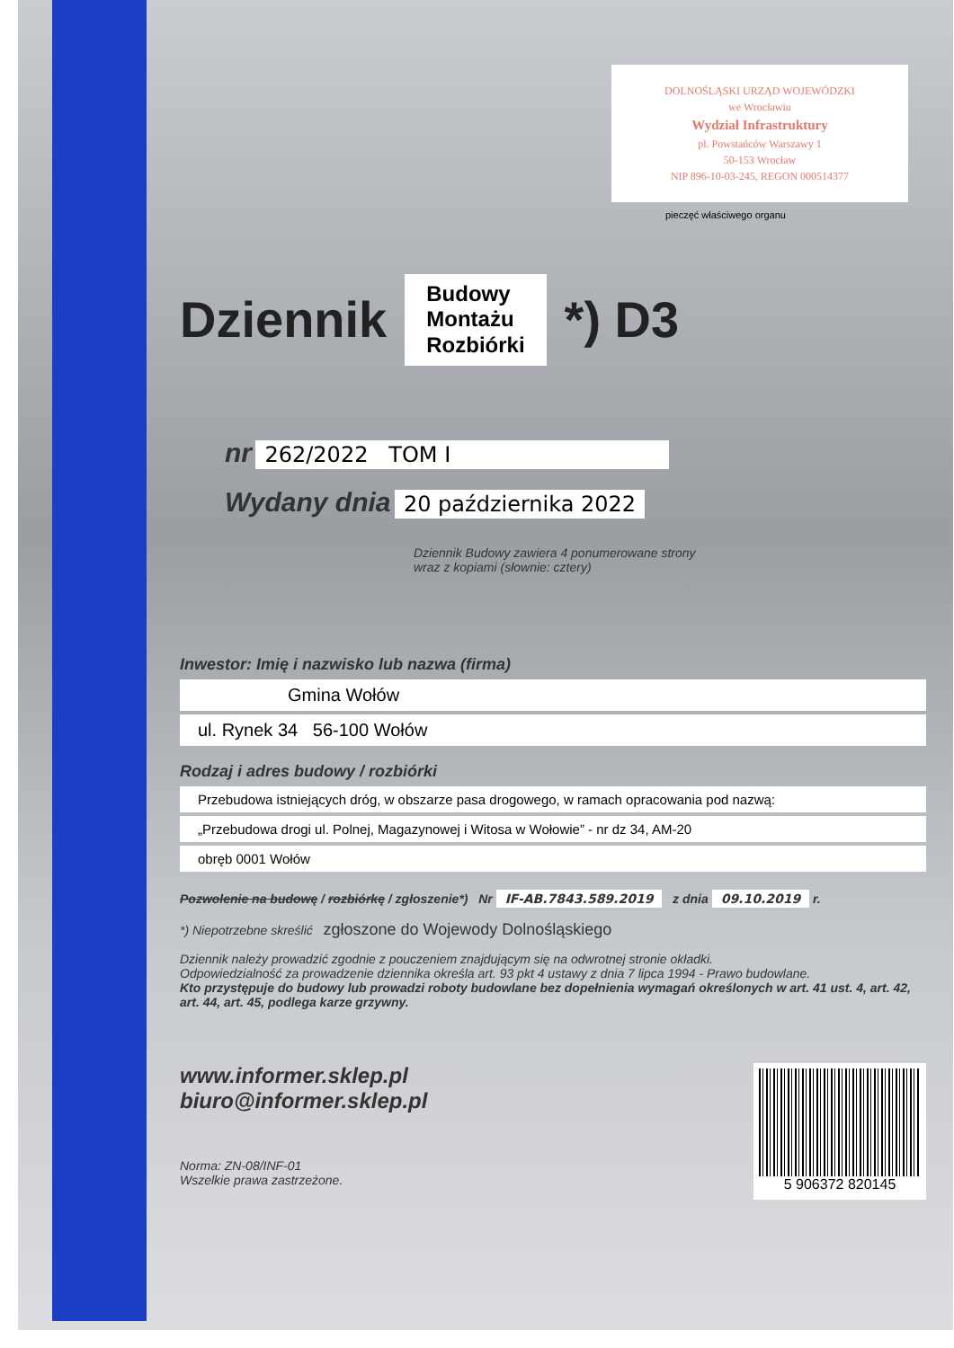DOLNOŚLĄSKI URZĄD WOJEWÓDZKI
we Wrocławiu
Wydział Infrastruktury
pl. Powstańców Warszawy 1
50-153 Wrocław
NIP 896-10-03-245, REGON 000514377
pieczęć właściwego organu
Dziennik
Budowy
Montażu
Rozbiórki
*) D3
nr 262/2022 TOM I
Wydany dnia 20 października 2022
Dziennik Budowy zawiera 4 ponumerowane strony
wraz z kopiami (słownie: cztery)
Inwestor: Imię i nazwisko lub nazwa (firma)
Gmina Wołów
ul. Rynek 34 56-100 Wołów
Rodzaj i adres budowy / rozbiórki
Przebudowa istniejących dróg, w obszarze pasa drogowego, w ramach opracowania pod nazwą:
„Przebudowa drogi ul. Polnej, Magazynowej i Witosa w Wołowie” - nr dz 34, AM-20
obręb 0001 Wołów
Pozwolenie na budowę / rozbiórkę / zgłoszenie*) Nr IF-AB.7843.589.2019 z dnia 09.10.2019 r.
*) Niepotrzebne skreślić zgłoszone do Wojewody Dolnośląskiego
Dziennik należy prowadzić zgodnie z pouczeniem znajdującym się na odwrotnej stronie okładki.
Odpowiedzialność za prowadzenie dziennika określa art. 93 pkt 4 ustawy z dnia 7 lipca 1994 - Prawo budowlane.
Kto przystępuje do budowy lub prowadzi roboty budowlane bez dopełnienia wymagań określonych w art. 41 ust. 4, art. 42, art. 44, art. 45, podlega karze grzywny.
www.informer.sklep.pl
biuro@informer.sklep.pl
Norma: ZN-08/INF-01
Wszelkie prawa zastrzeżone.
5 906372 820145